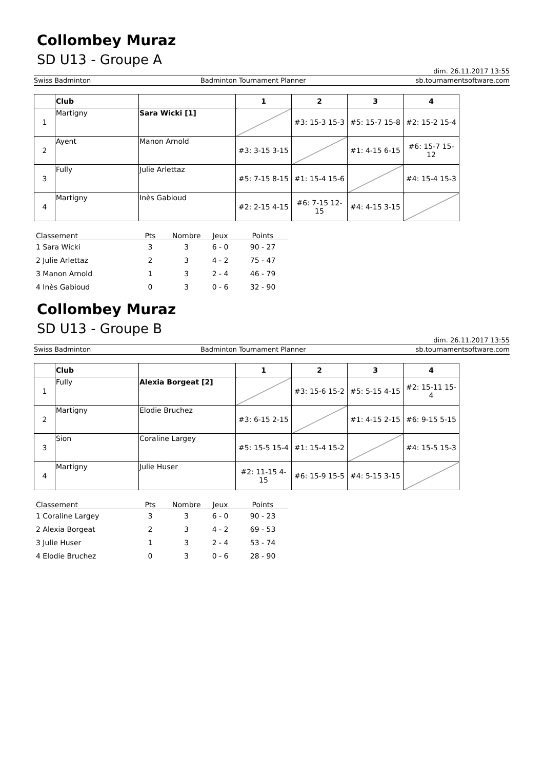Collombey Muraz
SD U13 - Groupe A
dim. 26.11.2017 13:55
Swiss Badminton Badminton Tournament Planner sb.tournamentsoftware.com
| | Club | | 1 | 2 | 3 | 4 |
| --- | --- | --- | --- | --- | --- | --- |
| 1 | Martigny | Sara Wicki [1] | | #3: 15-3 15-3 | #5: 15-7 15-8 | #2: 15-2 15-4 |
| 2 | Ayent | Manon Arnold | #3: 3-15 3-15 | | #1: 4-15 6-15 | #6: 15-7 15-12 |
| 3 | Fully | Julie Arlettaz | #5: 7-15 8-15 | #1: 15-4 15-6 | | #4: 15-4 15-3 |
| 4 | Martigny | Inès Gabioud | #2: 2-15 4-15 | #6: 7-15 12-15 | #4: 4-15 3-15 | |
| Classement | Pts | Nombre | Jeux | Points |
| --- | --- | --- | --- | --- |
| 1 Sara Wicki | 3 | 3 | 6 - 0 | 90 - 27 |
| 2 Julie Arlettaz | 2 | 3 | 4 - 2 | 75 - 47 |
| 3 Manon Arnold | 1 | 3 | 2 - 4 | 46 - 79 |
| 4 Inès Gabioud | 0 | 3 | 0 - 6 | 32 - 90 |
Collombey Muraz
SD U13 - Groupe B
dim. 26.11.2017 13:55
Swiss Badminton Badminton Tournament Planner sb.tournamentsoftware.com
| | Club | | 1 | 2 | 3 | 4 |
| --- | --- | --- | --- | --- | --- | --- |
| 1 | Fully | Alexia Borgeat [2] | | #3: 15-6 15-2 | #5: 5-15 4-15 | #2: 15-11 15-4 |
| 2 | Martigny | Elodie Bruchez | #3: 6-15 2-15 | | #1: 4-15 2-15 | #6: 9-15 5-15 |
| 3 | Sion | Coraline Largey | #5: 15-5 15-4 | #1: 15-4 15-2 | | #4: 15-5 15-3 |
| 4 | Martigny | Julie Huser | #2: 11-15 4-15 | #6: 15-9 15-5 | #4: 5-15 3-15 | |
| Classement | Pts | Nombre | Jeux | Points |
| --- | --- | --- | --- | --- |
| 1 Coraline Largey | 3 | 3 | 6 - 0 | 90 - 23 |
| 2 Alexia Borgeat | 2 | 3 | 4 - 2 | 69 - 53 |
| 3 Julie Huser | 1 | 3 | 2 - 4 | 53 - 74 |
| 4 Elodie Bruchez | 0 | 3 | 0 - 6 | 28 - 90 |